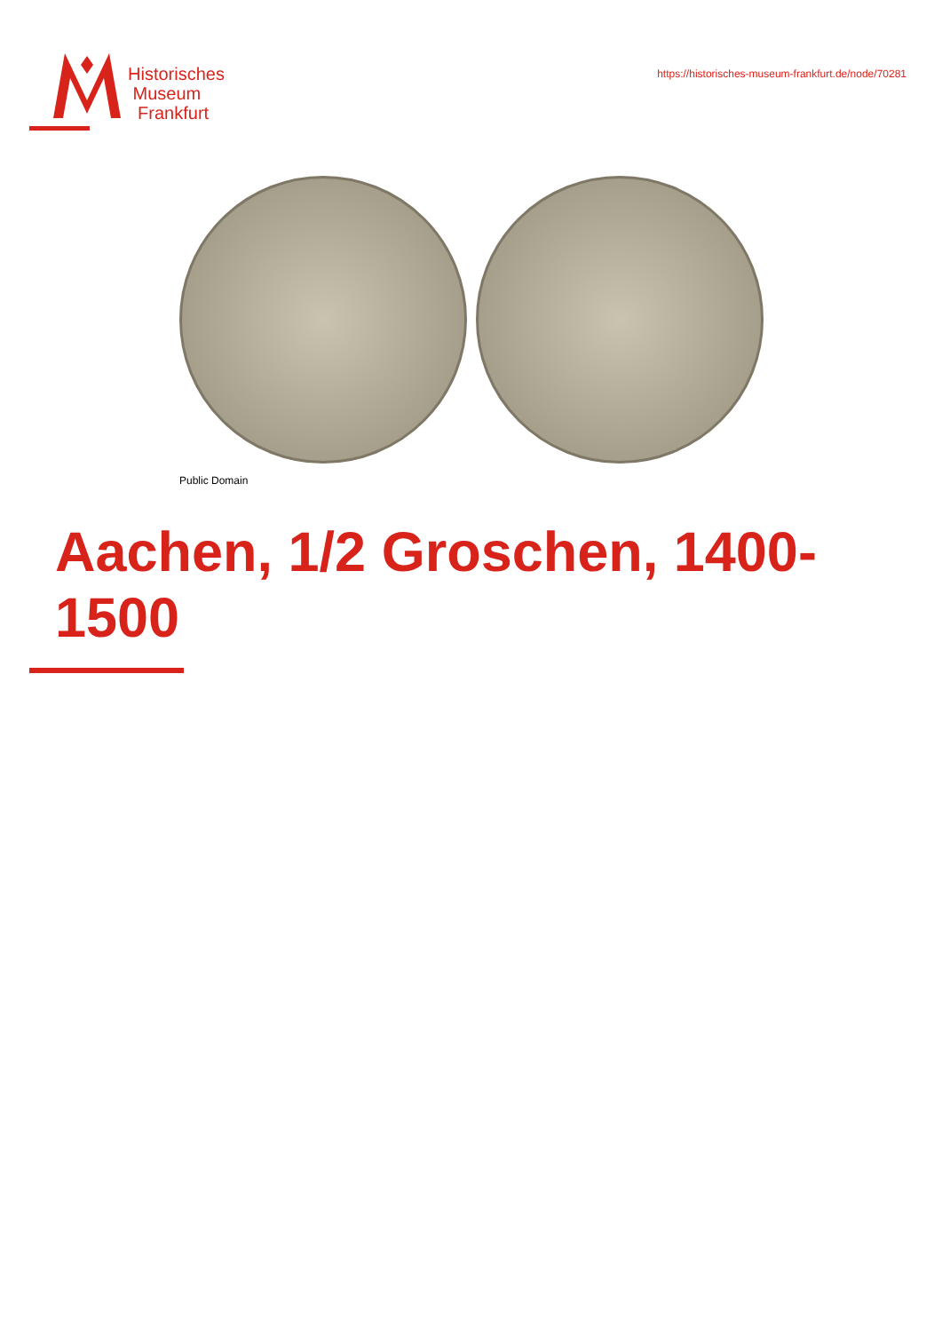Historisches
Museum
Frankfurt
https://historisches-museum-frankfurt.de/node/70281
Public Domain
Aachen, 1/2 Groschen, 1400-1500